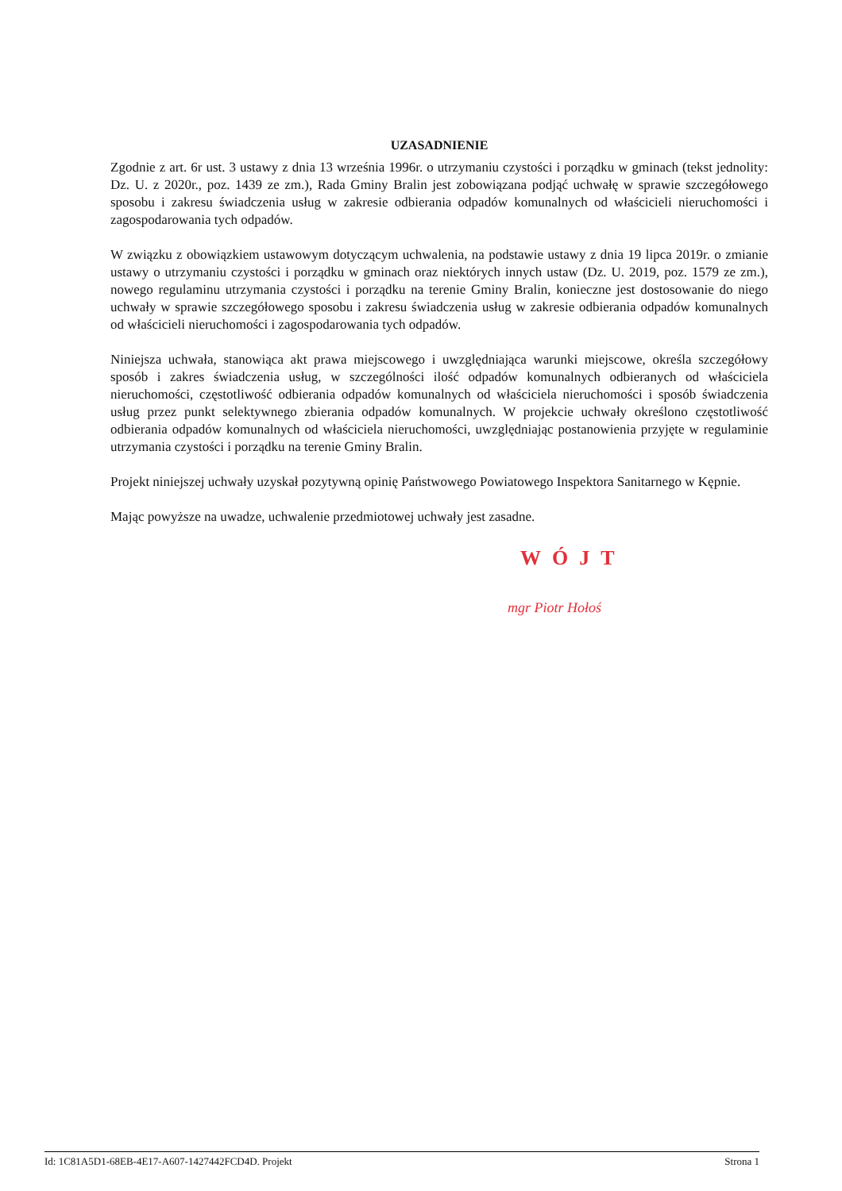UZASADNIENIE
Zgodnie z art. 6r ust. 3 ustawy z dnia 13 września 1996r. o utrzymaniu czystości i porządku w gminach (tekst jednolity: Dz. U. z 2020r., poz. 1439 ze zm.), Rada Gminy Bralin jest zobowiązana podjąć uchwałę w sprawie szczegółowego sposobu i zakresu świadczenia usług w zakresie odbierania odpadów komunalnych od właścicieli nieruchomości i zagospodarowania tych odpadów.
W związku z obowiązkiem ustawowym dotyczącym uchwalenia, na podstawie ustawy z dnia 19 lipca 2019r. o zmianie ustawy o utrzymaniu czystości i porządku w gminach oraz niektórych innych ustaw (Dz. U. 2019, poz. 1579 ze zm.), nowego regulaminu utrzymania czystości i porządku na terenie Gminy Bralin, konieczne jest dostosowanie do niego uchwały w sprawie szczegółowego sposobu i zakresu świadczenia usług w zakresie odbierania odpadów komunalnych od właścicieli nieruchomości i zagospodarowania tych odpadów.
Niniejsza uchwała, stanowiąca akt prawa miejscowego i uwzględniająca warunki miejscowe, określa szczegółowy sposób i zakres świadczenia usług, w szczególności ilość odpadów komunalnych odbieranych od właściciela nieruchomości, częstotliwość odbierania odpadów komunalnych od właściciela nieruchomości i sposób świadczenia usług przez punkt selektywnego zbierania odpadów komunalnych. W projekcie uchwały określono częstotliwość odbierania odpadów komunalnych od właściciela nieruchomości, uwzględniając postanowienia przyjęte w regulaminie utrzymania czystości i porządku na terenie Gminy Bralin.
Projekt niniejszej uchwały uzyskał pozytywną opinię Państwowego Powiatowego Inspektora Sanitarnego w Kępnie.
Mając powyższe na uwadze, uchwalenie przedmiotowej uchwały jest zasadne.
WÓJT
mgr Piotr Hołoś
Id: 1C81A5D1-68EB-4E17-A607-1427442FCD4D. Projekt Strona 1